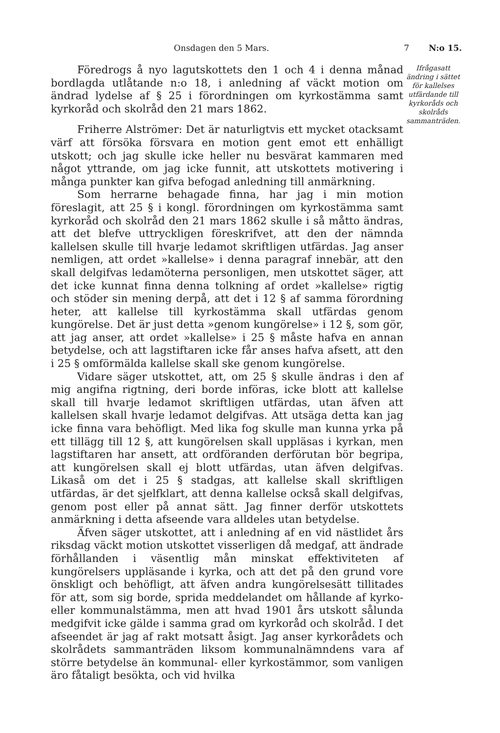Onsdagen den 5 Mars. 7 N:o 15.
Föredrogs å nyo lagutskottets den 1 och 4 i denna månad bordlagda utlåtande n:o 18, i anledning af väckt motion om ändrad lydelse af § 25 i förordningen om kyrkostämma samt kyrkoråd och skolråd den 21 mars 1862.
Friherre Alströmer: Det är naturligtvis ett mycket otacksamt värf att försöka försvara en motion gent emot ett enhälligt utskott; och jag skulle icke heller nu besvärat kammaren med något yttrande, om jag icke funnit, att utskottets motivering i många punkter kan gifva befogad anledning till anmärkning.
Som herrarne behagade finna, har jag i min motion föreslagit, att 25 § i kongl. förordningen om kyrkostämma samt kyrkoråd och skolråd den 21 mars 1862 skulle i så måtto ändras, att det blefve uttryckligen föreskrifvet, att den der nämnda kallelsen skulle till hvarje ledamot skriftligen utfärdas. Jag anser nemligen, att ordet »kallelse» i denna paragraf innebär, att den skall delgifvas ledamöterna personligen, men utskottet säger, att det icke kunnat finna denna tolkning af ordet »kallelse» rigtig och stöder sin mening derpå, att det i 12 § af samma förordning heter, att kallelse till kyrkostämma skall utfärdas genom kungörelse. Det är just detta »genom kungörelse» i 12 §, som gör, att jag anser, att ordet »kallelse» i 25 § måste hafva en annan betydelse, och att lagstiftaren icke får anses hafva afsett, att den i 25 § omförmälda kallelse skall ske genom kungörelse.
Vidare säger utskottet, att, om 25 § skulle ändras i den af mig angifna rigtning, deri borde införas, icke blott att kallelse skall till hvarje ledamot skriftligen utfärdas, utan äfven att kallelsen skall hvarje ledamot delgifvas. Att utsäga detta kan jag icke finna vara behöfligt. Med lika fog skulle man kunna yrka på ett tillägg till 12 §, att kungörelsen skall uppläsas i kyrkan, men lagstiftaren har ansett, att ordföranden derförutan bör begripa, att kungörelsen skall ej blott utfärdas, utan äfven delgifvas. Likaså om det i 25 § stadgas, att kallelse skall skriftligen utfärdas, är det sjelfklart, att denna kallelse också skall delgifvas, genom post eller på annat sätt. Jag finner derför utskottets anmärkning i detta afseende vara alldeles utan betydelse.
Äfven säger utskottet, att i anledning af en vid nästlidet års riksdag väckt motion utskottet visserligen då medgaf, att ändrade förhållanden i väsentlig mån minskat effektiviteten af kungörelsers uppläsande i kyrka, och att det på den grund vore önskligt och behöfligt, att äfven andra kungörelsesätt tillitades för att, som sig borde, sprida meddelandet om hållande af kyrko- eller kommunalstämma, men att hvad 1901 års utskott sålunda medgifvit icke gälde i samma grad om kyrkoråd och skolråd. I det afseendet är jag af rakt motsatt åsigt. Jag anser kyrkorådets och skolrådets sammanträden liksom kommunalnämndens vara af större betydelse än kommunal- eller kyrkostämmor, som vanligen äro fåtaligt besökta, och vid hvilka
Ifrågasatt ändring i sättet för kallelses utfärdande till kyrkoråds och skolråds sammanträden.